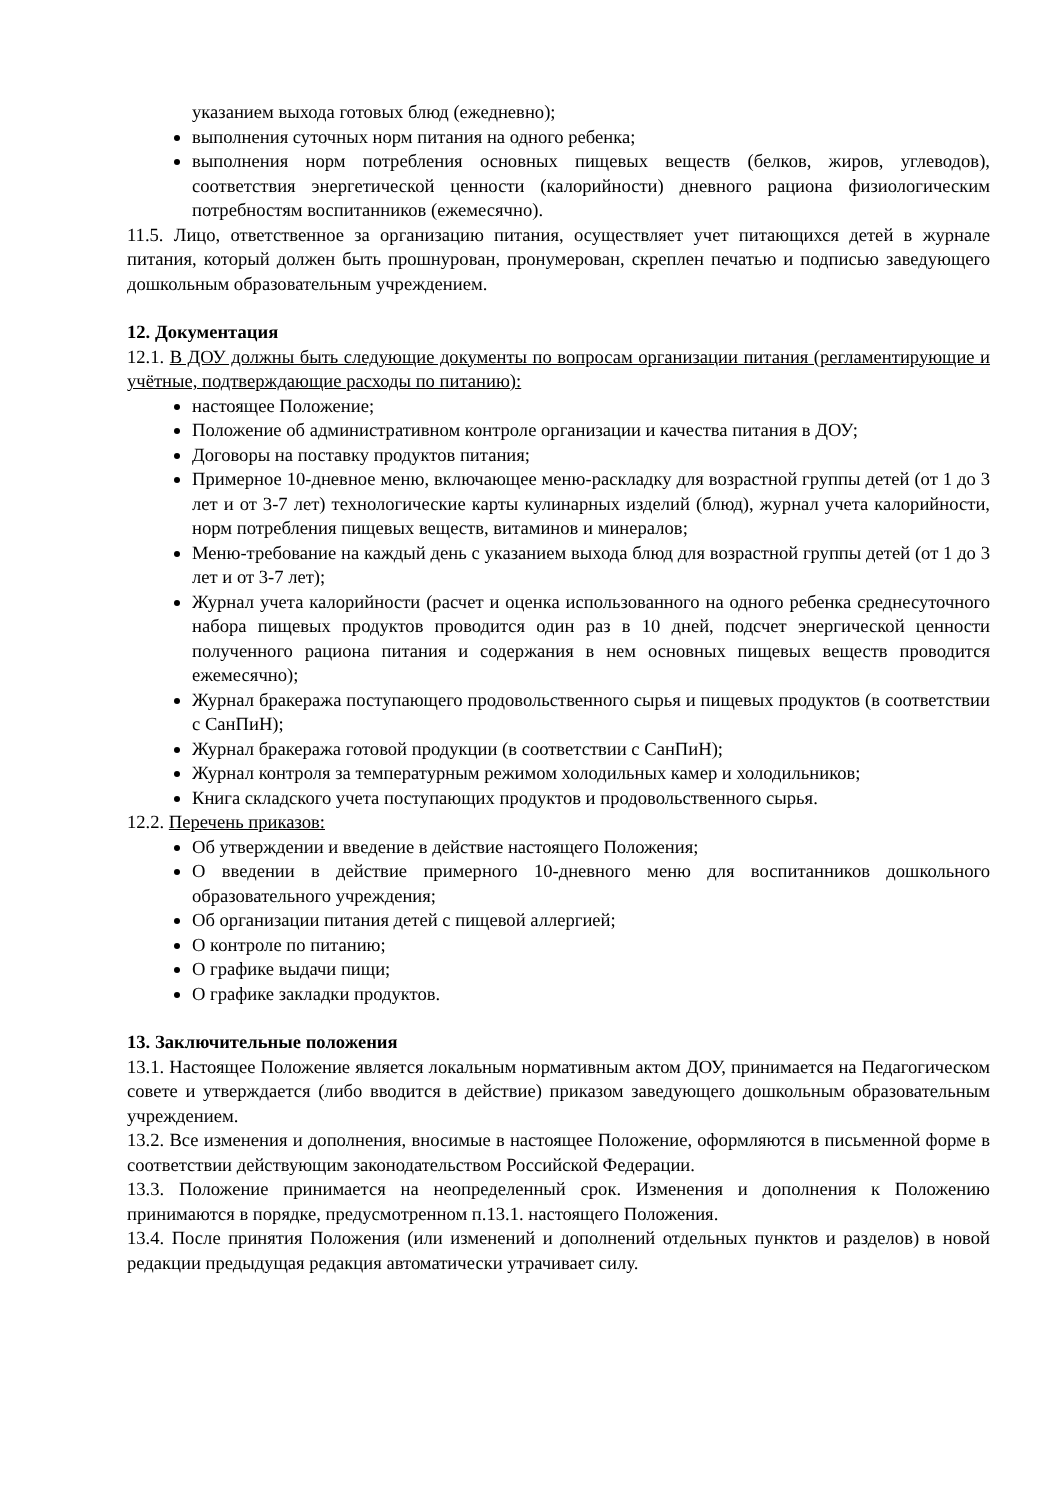указанием выхода готовых блюд (ежедневно);
выполнения суточных норм питания на одного ребенка;
выполнения норм потребления основных пищевых веществ (белков, жиров, углеводов), соответствия энергетической ценности (калорийности) дневного рациона физиологическим потребностям воспитанников (ежемесячно).
11.5. Лицо, ответственное за организацию питания, осуществляет учет питающихся детей в журнале питания, который должен быть прошнурован, пронумерован, скреплен печатью и подписью заведующего дошкольным образовательным учреждением.
12. Документация
12.1. В ДОУ должны быть следующие документы по вопросам организации питания (регламентирующие и учётные, подтверждающие расходы по питанию):
настоящее Положение;
Положение об административном контроле организации и качества питания в ДОУ;
Договоры на поставку продуктов питания;
Примерное 10-дневное меню, включающее меню-раскладку для возрастной группы детей (от 1 до 3 лет и от 3-7 лет) технологические карты кулинарных изделий (блюд), журнал учета калорийности, норм потребления пищевых веществ, витаминов и минералов;
Меню-требование на каждый день с указанием выхода блюд для возрастной группы детей (от 1 до 3 лет и от 3-7 лет);
Журнал учета калорийности (расчет и оценка использованного на одного ребенка среднесуточного набора пищевых продуктов проводится один раз в 10 дней, подсчет энергической ценности полученного рациона питания и содержания в нем основных пищевых веществ проводится ежемесячно);
Журнал бракеража поступающего продовольственного сырья и пищевых продуктов (в соответствии с СанПиН);
Журнал бракеража готовой продукции (в соответствии с СанПиН);
Журнал контроля за температурным режимом холодильных камер и холодильников;
Книга складского учета поступающих продуктов и продовольственного сырья.
12.2. Перечень приказов:
Об утверждении и введение в действие настоящего Положения;
О введении в действие примерного 10-дневного меню для воспитанников дошкольного образовательного учреждения;
Об организации питания детей с пищевой аллергией;
О контроле по питанию;
О графике выдачи пищи;
О графике закладки продуктов.
13. Заключительные положения
13.1. Настоящее Положение является локальным нормативным актом ДОУ, принимается на Педагогическом совете и утверждается (либо вводится в действие) приказом заведующего дошкольным образовательным учреждением.
13.2. Все изменения и дополнения, вносимые в настоящее Положение, оформляются в письменной форме в соответствии действующим законодательством Российской Федерации.
13.3. Положение принимается на неопределенный срок. Изменения и дополнения к Положению принимаются в порядке, предусмотренном п.13.1. настоящего Положения.
13.4. После принятия Положения (или изменений и дополнений отдельных пунктов и разделов) в новой редакции предыдущая редакция автоматически утрачивает силу.